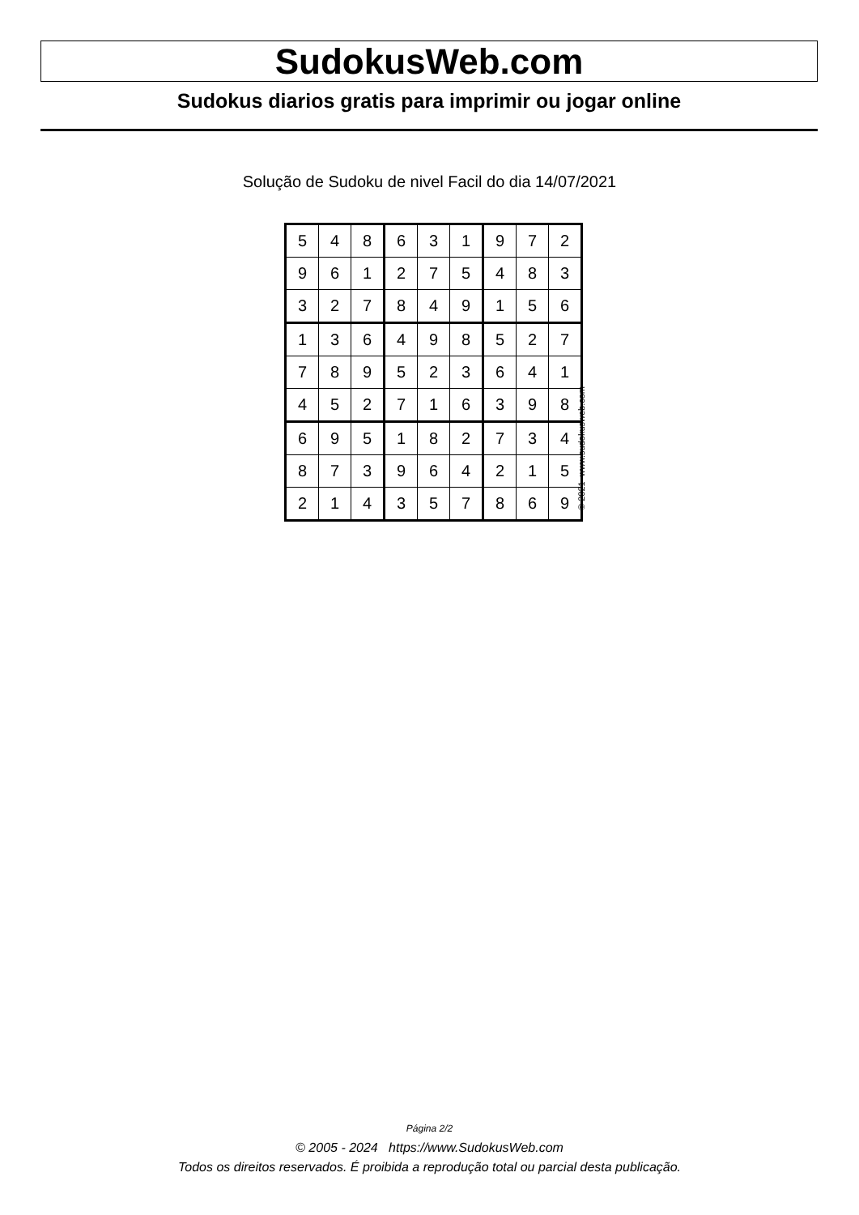SudokusWeb.com
Sudokus diarios gratis para imprimir ou jogar online
Solução de Sudoku de nivel Facil do dia 14/07/2021
| 5 | 4 | 8 | 6 | 3 | 1 | 9 | 7 | 2 |
| 9 | 6 | 1 | 2 | 7 | 5 | 4 | 8 | 3 |
| 3 | 2 | 7 | 8 | 4 | 9 | 1 | 5 | 6 |
| 1 | 3 | 6 | 4 | 9 | 8 | 5 | 2 | 7 |
| 7 | 8 | 9 | 5 | 2 | 3 | 6 | 4 | 1 |
| 4 | 5 | 2 | 7 | 1 | 6 | 3 | 9 | 8 |
| 6 | 9 | 5 | 1 | 8 | 2 | 7 | 3 | 4 |
| 8 | 7 | 3 | 9 | 6 | 4 | 2 | 1 | 5 |
| 2 | 1 | 4 | 3 | 5 | 7 | 8 | 6 | 9 |
© 2021 www.sudokusweb.com
Página 2/2
© 2005 - 2024 https://www.SudokusWeb.com
Todos os direitos reservados. É proibida a reprodução total ou parcial desta publicação.